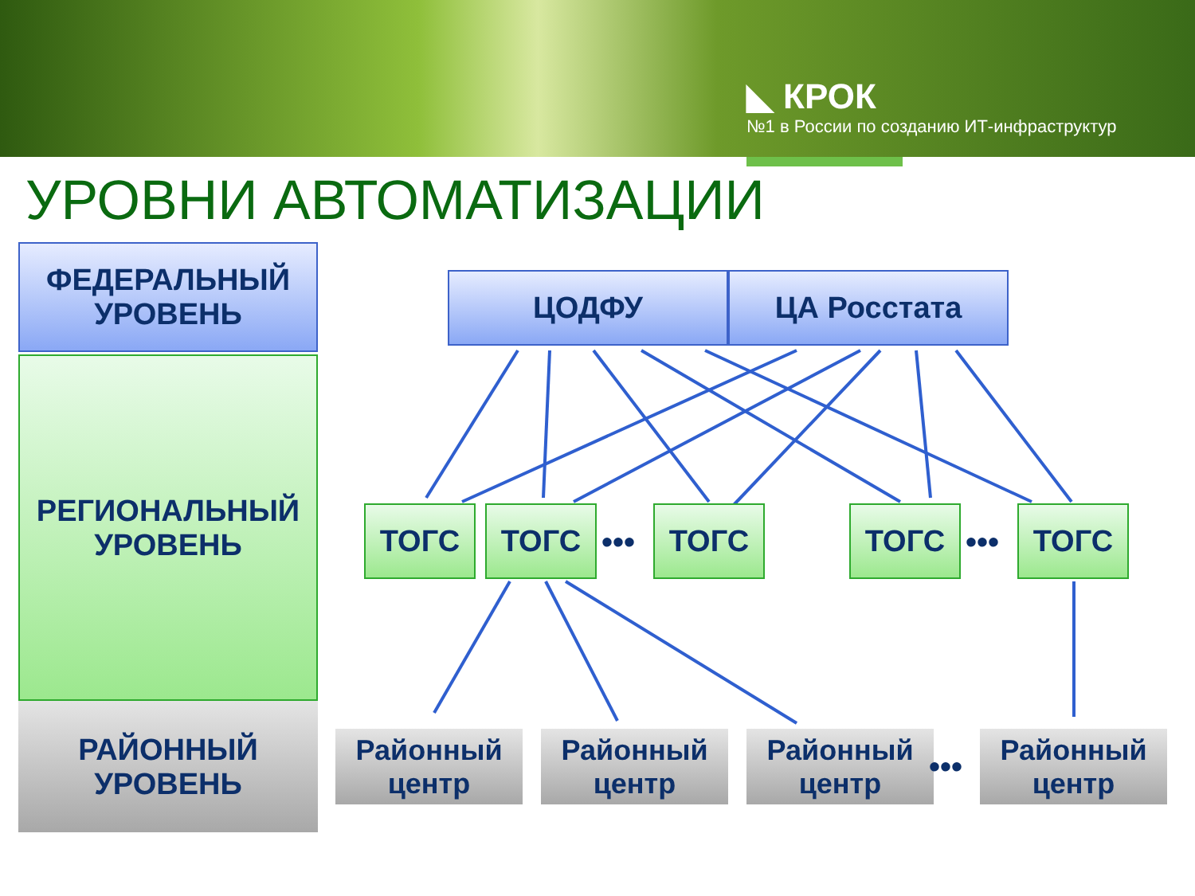◣ КРОК
№1 в России по созданию ИТ-инфраструктур
УРОВНИ АВТОМАТИЗАЦИИ
ФЕДЕРАЛЬНЫЙ
УРОВЕНЬ
РЕГИОНАЛЬНЫЙ
УРОВЕНЬ
РАЙОННЫЙ
УРОВЕНЬ
ЦОДФУ ЦА Росстата
ТОГС ТОГС
•••
ТОГС ТОГС
•••
ТОГС
Районный
центр
Районный
центр
Районный
центр
•••
Районный
центр